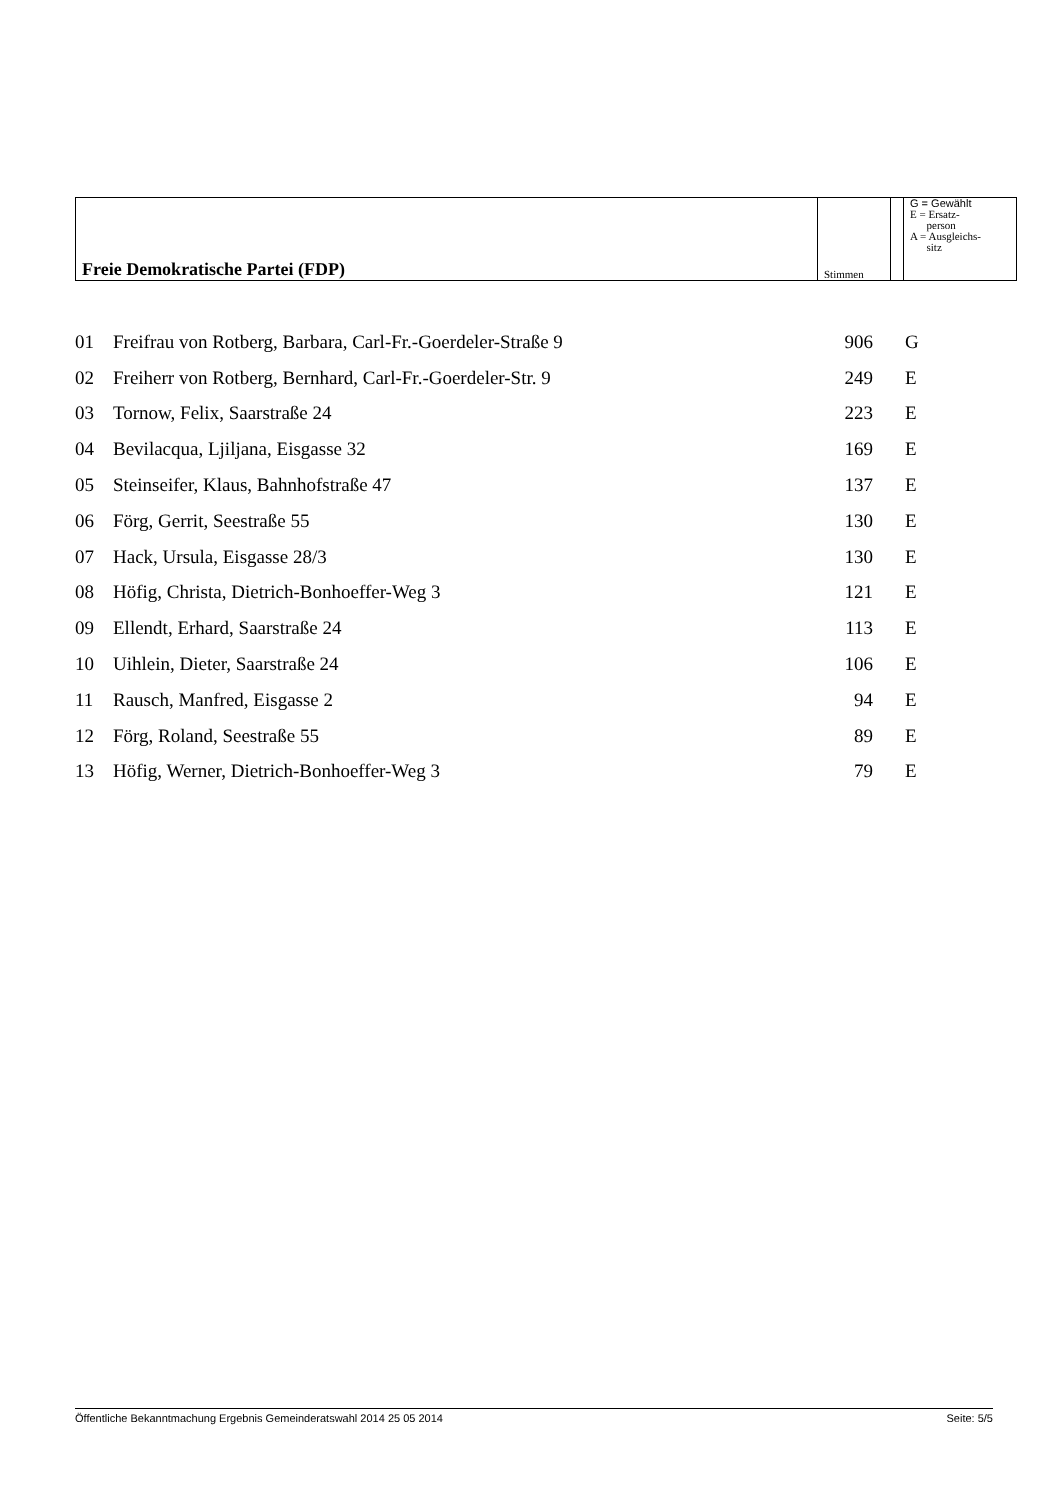| Freie Demokratische Partei (FDP) | Stimmen | | G = Gewählt E = Ersatz- person A = Ausgleichs- sitz |
| 01 | Freifrau von Rotberg, Barbara, Carl-Fr.-Goerdeler-Straße 9 | 906 | G |
| 02 | Freiherr von Rotberg, Bernhard, Carl-Fr.-Goerdeler-Str. 9 | 249 | E |
| 03 | Tornow, Felix, Saarstraße 24 | 223 | E |
| 04 | Bevilacqua, Ljiljana, Eisgasse 32 | 169 | E |
| 05 | Steinseifer, Klaus, Bahnhofstraße 47 | 137 | E |
| 06 | Förg, Gerrit, Seestraße 55 | 130 | E |
| 07 | Hack, Ursula, Eisgasse 28/3 | 130 | E |
| 08 | Höfig, Christa, Dietrich-Bonhoeffer-Weg 3 | 121 | E |
| 09 | Ellendt, Erhard, Saarstraße 24 | 113 | E |
| 10 | Uihlein, Dieter, Saarstraße 24 | 106 | E |
| 11 | Rausch, Manfred, Eisgasse 2 | 94 | E |
| 12 | Förg, Roland, Seestraße 55 | 89 | E |
| 13 | Höfig, Werner, Dietrich-Bonhoeffer-Weg 3 | 79 | E |
Öffentliche Bekanntmachung Ergebnis Gemeinderatswahl 2014 25 05 2014 Seite: 5/5